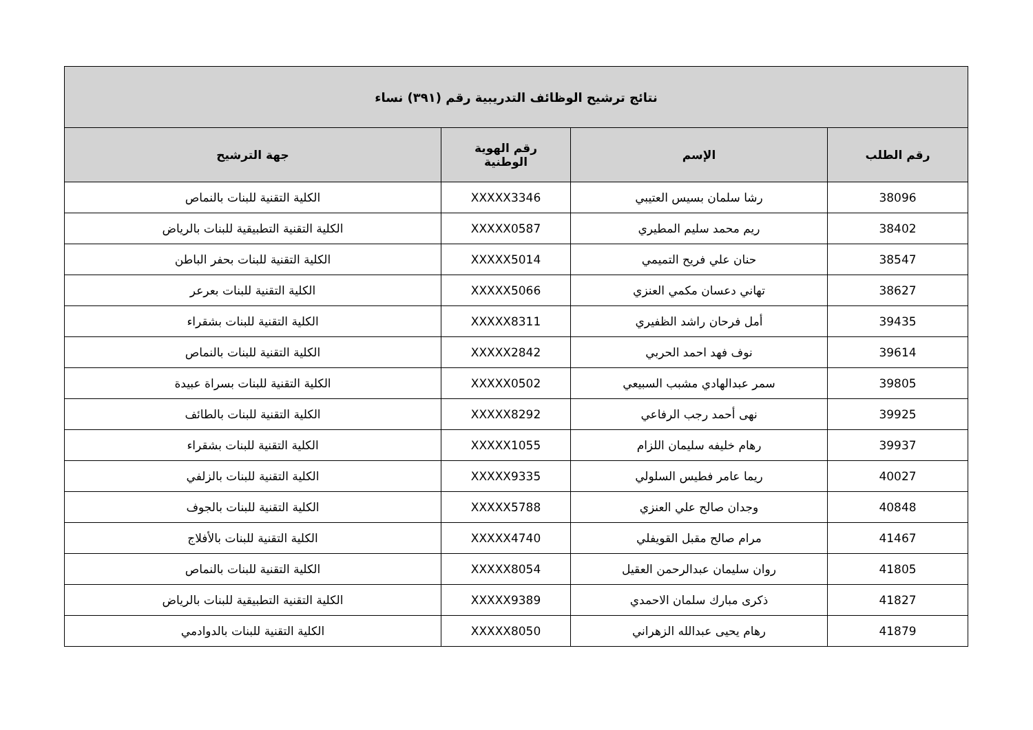| نتائج ترشيح الوظائف التدريبية رقم (٣٩١) نساء | | | |
| --- | --- | --- | --- |
| رقم الطلب | الإسم | رقم الهوية الوطنية | جهة الترشيح |
| 38096 | رشا سلمان بسيس العتيبي | XXXXX3346 | الكلية التقنية للبنات بالنماص |
| 38402 | ريم محمد سليم المطيري | XXXXX0587 | الكلية التقنية التطبيقية للبنات بالرياض |
| 38547 | حنان علي فريح التميمي | XXXXX5014 | الكلية التقنية للبنات بحفر الباطن |
| 38627 | تهاني دعسان مكمي العنزي | XXXXX5066 | الكلية التقنية للبنات بعرعر |
| 39435 | أمل فرحان راشد الظفيري | XXXXX8311 | الكلية التقنية للبنات بشقراء |
| 39614 | نوف فهد احمد الحربي | XXXXX2842 | الكلية التقنية للبنات بالنماص |
| 39805 | سمر عبدالهادي مشبب السبيعي | XXXXX0502 | الكلية التقنية للبنات بسراة عبيدة |
| 39925 | نهى أحمد رجب الرفاعي | XXXXX8292 | الكلية التقنية للبنات بالطائف |
| 39937 | رهام خليفه سليمان اللزام | XXXXX1055 | الكلية التقنية للبنات بشقراء |
| 40027 | ريما عامر فطيس السلولي | XXXXX9335 | الكلية التقنية للبنات بالزلفي |
| 40848 | وجدان صالح علي العنزي | XXXXX5788 | الكلية التقنية للبنات بالجوف |
| 41467 | مرام صالح مقبل القويفلي | XXXXX4740 | الكلية التقنية للبنات بالأفلاج |
| 41805 | روان سليمان عبدالرحمن العقيل | XXXXX8054 | الكلية التقنية للبنات بالنماص |
| 41827 | ذكرى مبارك سلمان الاحمدي | XXXXX9389 | الكلية التقنية التطبيقية للبنات بالرياض |
| 41879 | رهام يحيى عبدالله الزهراني | XXXXX8050 | الكلية التقنية للبنات بالدوادمي |